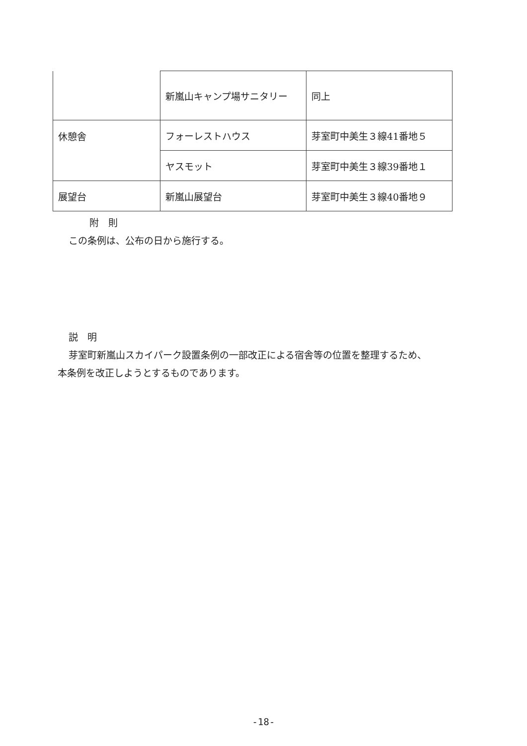| | 新嵐山キャンプ場サニタリー | 同上 |
| 休憩舎 | フォーレストハウス | 芽室町中美生３線41番地５ |
| | ヤスモット | 芽室町中美生３線39番地１ |
| 展望台 | 新嵐山展望台 | 芽室町中美生３線40番地９ |
附　則
この条例は、公布の日から施行する。
説　明
芽室町新嵐山スカイパーク設置条例の一部改正による宿舎等の位置を整理するため、
本条例を改正しようとするものであります。
-18-